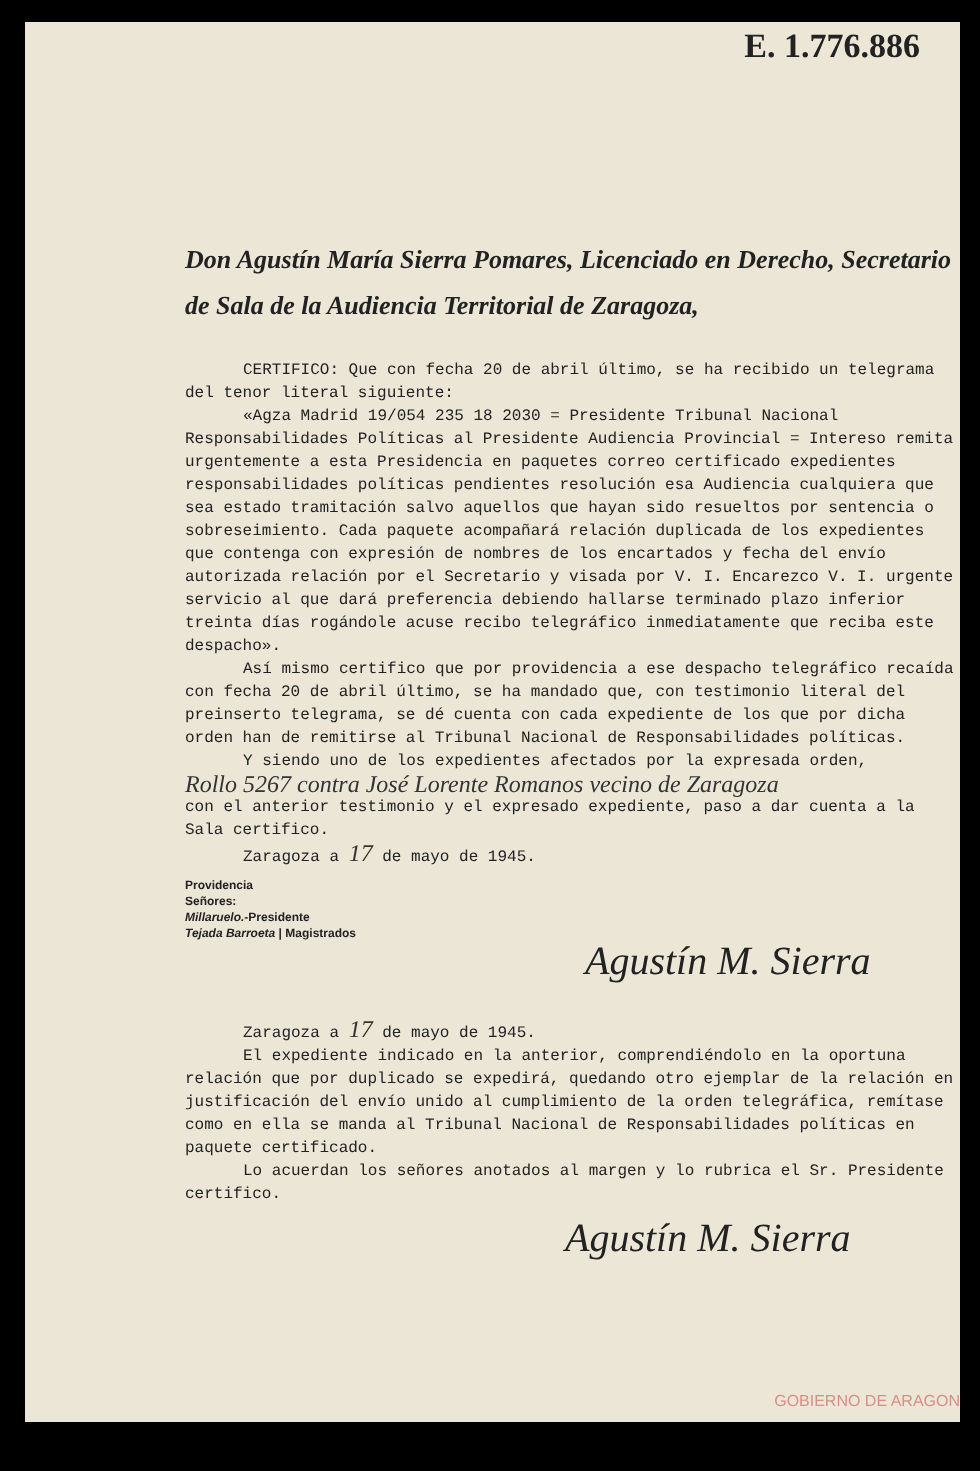E. 1.776.886
Don Agustín María Sierra Pomares, Licenciado en Derecho, Secretario de Sala de la Audiencia Territorial de Zaragoza,
CERTIFICO: Que con fecha 20 de abril último, se ha recibido un telegrama del tenor literal siguiente:
«Agza Madrid 19/054 235 18 2030 = Presidente Tribunal Nacional Responsabilidades Políticas al Presidente Audiencia Provincial = Intereso remita urgentemente a esta Presidencia en paquetes correo certificado expedientes responsabilidades políticas pendientes resolución esa Audiencia cualquiera que sea estado tramitación salvo aquellos que hayan sido resueltos por sentencia o sobreseimiento. Cada paquete acompañará relación duplicada de los expedientes que contenga con expresión de nombres de los encartados y fecha del envío autorizada relación por el Secretario y visada por V. I. Encarezco V. I. urgente servicio al que dará preferencia debiendo hallarse terminado plazo inferior treinta días rogándole acuse recibo telegráfico inmediatamente que reciba este despacho».
Así mismo certifico que por providencia a ese despacho telegráfico recaída con fecha 20 de abril último, se ha mandado que, con testimonio literal del preinserto telegrama, se dé cuenta con cada expediente de los que por dicha orden han de remitirse al Tribunal Nacional de Responsabilidades políticas.
Y siendo uno de los expedientes afectados por la expresada orden,
Rollo 5267 contra José Lorente Romanos vecino de Zaragoza
con el anterior testimonio y el expresado expediente, paso a dar cuenta a la Sala certifico.
Zaragoza a 17 de mayo de 1945.
Providencia
Señores:
Millaruelo.-Presidente
Tejada Barroeta | Magistrados
Agustín M. Sierra
Zaragoza a 17 de mayo de 1945.
El expediente indicado en la anterior, comprendiéndolo en la oportuna relación que por duplicado se expedirá, quedando otro ejemplar de la relación en justificación del envío unido al cumplimiento de la orden telegráfica, remítase como en ella se manda al Tribunal Nacional de Responsabilidades políticas en paquete certificado.
Lo acuerdan los señores anotados al margen y lo rubrica el Sr. Presidente certifico.
Agustín M. Sierra
GOBIERNO DE ARAGON